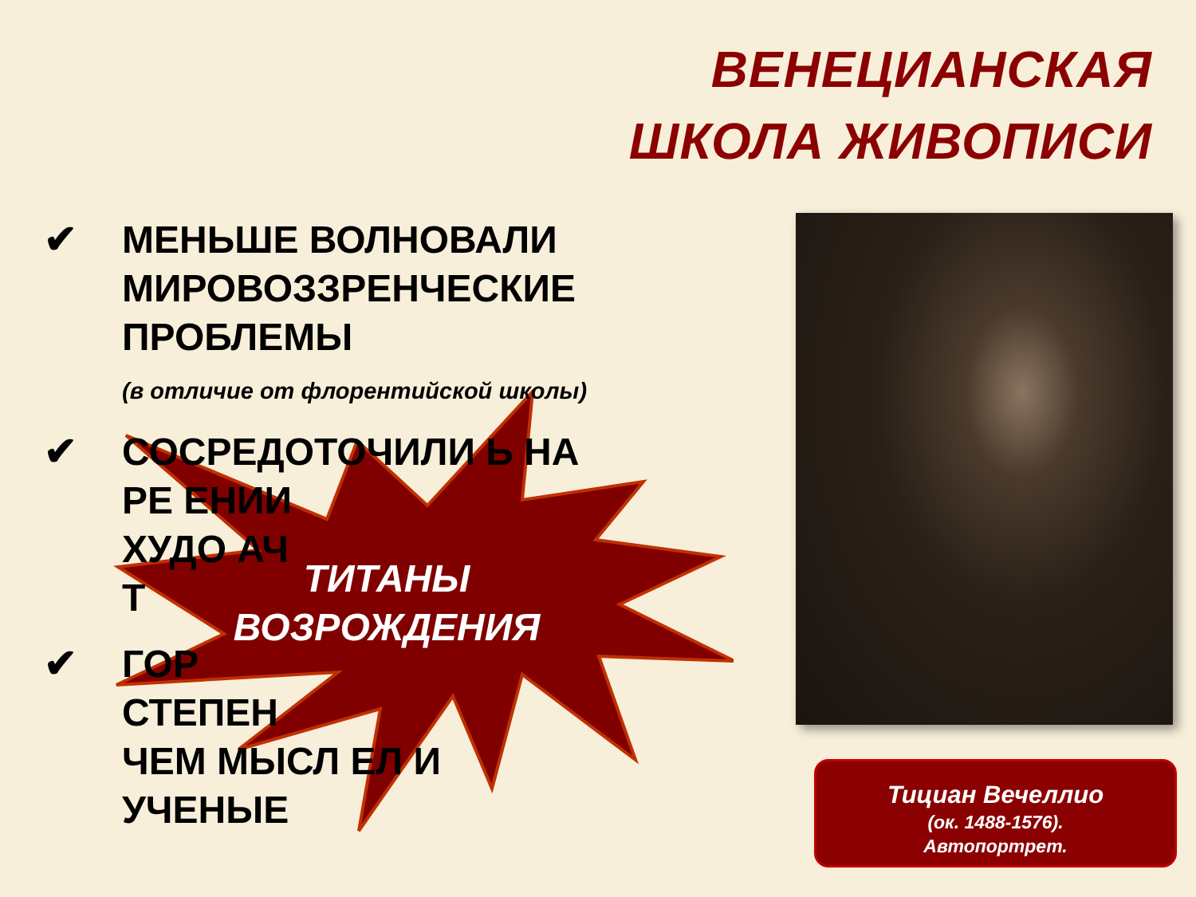ВЕНЕЦИАНСКАЯ
ШКОЛА ЖИВОПИСИ
✔ МЕНЬШЕ ВОЛНОВАЛИ
МИРОВОЗЗРЕНЧЕСКИЕ
ПРОБЛЕМЫ
(в отличие от флорентийской школы)
✔ СОСРЕДОТОЧИЛИ Ь НА
РЕ ЕНИИ
ХУДО АЧ
Т
✔ ГОР
СТЕПЕН
ЧЕМ МЫСЛ ЕЛ И
УЧЕНЫЕ
ТИТАНЫ
ВОЗРОЖДЕНИЯ
Тициан Вечеллио
(ок. 1488-1576).
Автопортрет.